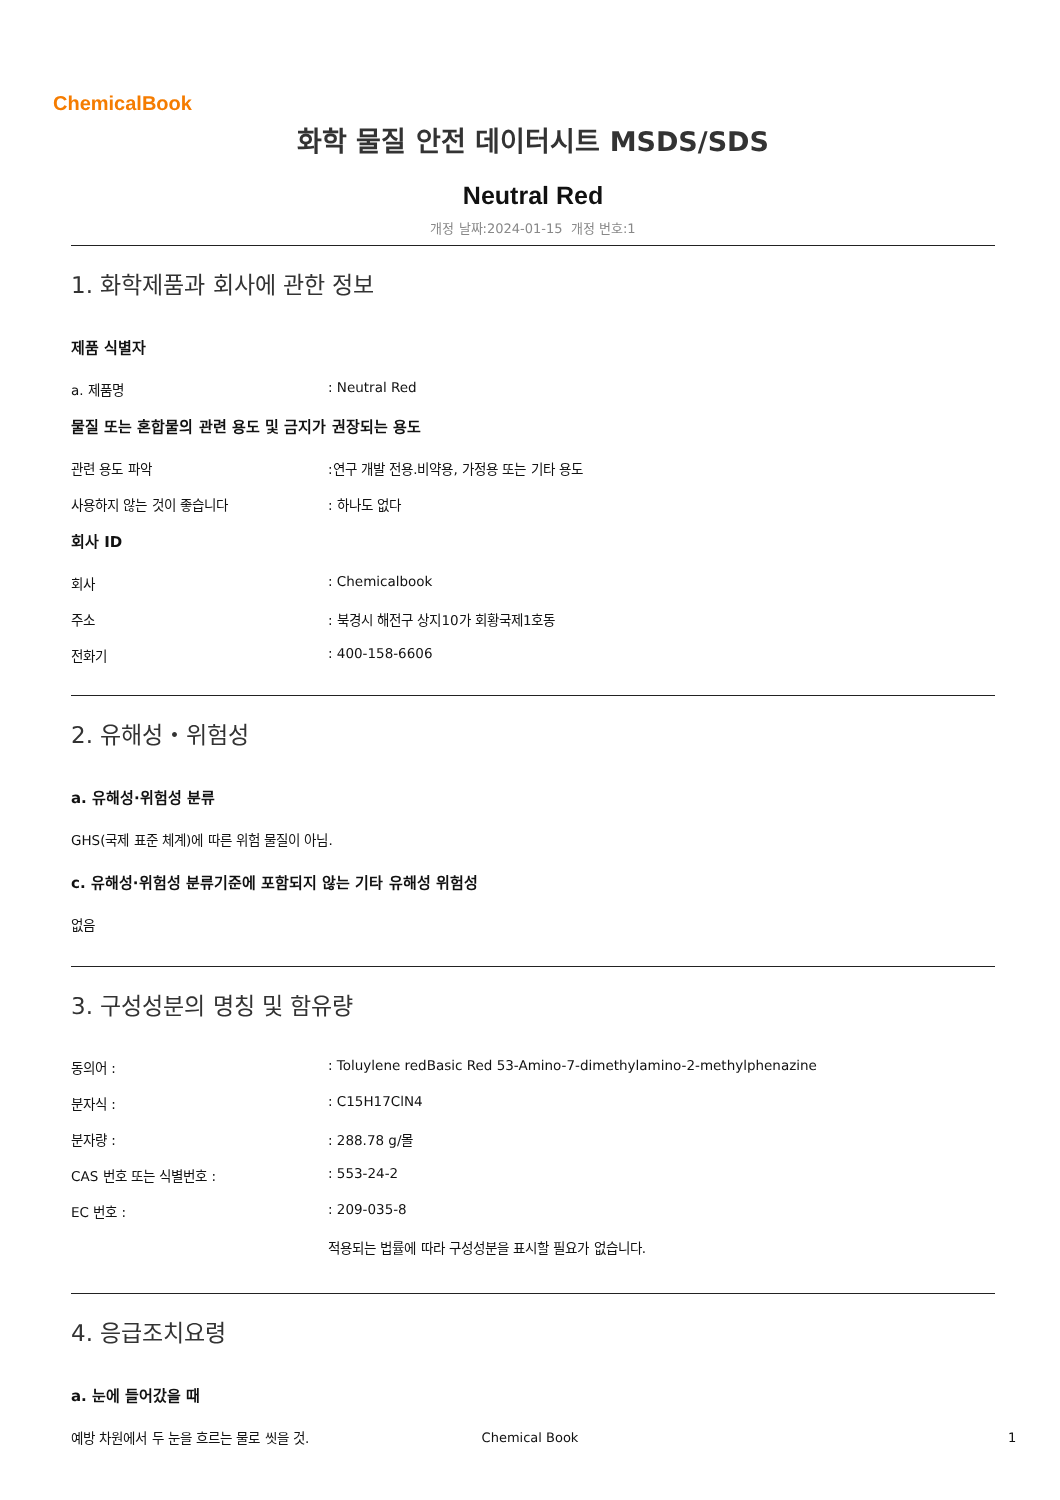ChemicalBook
화학 물질 안전 데이터시트 MSDS/SDS
Neutral Red
개정 날짜:2024-01-15 개정 번호:1
1. 화학제품과 회사에 관한 정보
제품 식별자
a. 제품명: Neutral Red
물질 또는 혼합물의 관련 용도 및 금지가 권장되는 용도
관련 용도 파악:연구 개발 전용.비약용, 가정용 또는 기타 용도
사용하지 않는 것이 좋습니다: 하나도 없다
회사 ID
회사: Chemicalbook
주소: 북경시 해전구 상지10가 회황국제1호동
전화기: 400-158-6606
2. 유해성・위험성
a. 유해성·위험성 분류
GHS(국제 표준 체계)에 따른 위험 물질이 아님.
c. 유해성·위험성 분류기준에 포함되지 않는 기타 유해성 위험성
없음
3. 구성성분의 명칭 및 함유량
동의어 :: Toluylene redBasic Red 53-Amino-7-dimethylamino-2-methylphenazine
분자식 :: C15H17ClN4
분자량 :: 288.78 g/몰
CAS 번호 또는 식별번호 :: 553-24-2
EC 번호 :: 209-035-8
적용되는 법률에 따라 구성성분을 표시할 필요가 없습니다.
4. 응급조치요령
a. 눈에 들어갔을 때
예방 차원에서 두 눈을 흐르는 물로 씻을 것.
Chemical Book 1